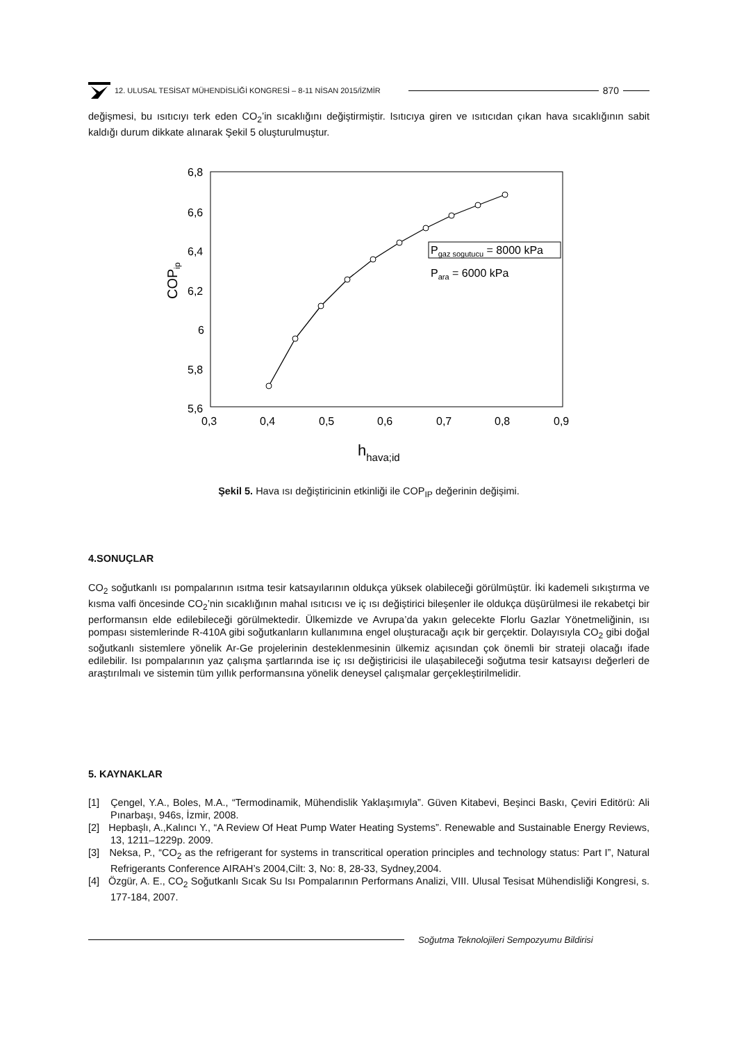12. ULUSAL TESİSAT MÜHENDİSLİĞİ KONGRESİ – 8-11 NİSAN 2015/İZMİR 870
değişmesi, bu ısıtıcıyı terk eden CO<sub>2</sub>’in sıcaklığını değiştirmiştir. Isıtıcıya giren ve ısıtıcıdan çıkan hava sıcaklığının sabit kaldığı durum dikkate alınarak Şekil 5 oluşturulmuştur.
6,8
6,6
6,4
6,2
6
5,8
5,6
0,3
0,4
0,5
0,6
0,7
0,8
0,9
COPip
hhava;id
Pgaz sogutucu = 8000 kPa
Para = 6000 kPa
Şekil 5. Hava ısı değiştiricinin etkinliği ile COP<sub>IP</sub> değerinin değişimi.
4.SONUÇLAR
CO<sub>2</sub> soğutkanlı ısı pompalarının ısıtma tesir katsayılarının oldukça yüksek olabileceği görülmüştür. İki kademeli sıkıştırma ve kısma valfi öncesinde CO<sub>2</sub>’nin sıcaklığının mahal ısıtıcısı ve iç ısı değiştirici bileşenler ile oldukça düşürülmesi ile rekabetçi bir performansın elde edilebileceği görülmektedir. Ülkemizde ve Avrupa’da yakın gelecekte Florlu Gazlar Yönetmeliğinin, ısı pompası sistemlerinde R-410A gibi soğutkanların kullanımına engel oluşturacağı açık bir gerçektir. Dolayısıyla CO<sub>2</sub> gibi doğal soğutkanlı sistemlere yönelik Ar-Ge projelerinin desteklenmesinin ülkemiz açısından çok önemli bir strateji olacağı ifade edilebilir. Isı pompalarının yaz çalışma şartlarında ise iç ısı değiştiricisi ile ulaşabileceği soğutma tesir katsayısı değerleri de araştırılmalı ve sistemin tüm yıllık performansına yönelik deneysel çalışmalar gerçekleştirilmelidir.
5. KAYNAKLAR
[1] Çengel, Y.A., Boles, M.A., “Termodinamik, Mühendislik Yaklaşımıyla”. Güven Kitabevi, Beşinci Baskı, Çeviri Editörü: Ali Pınarbaşı, 946s, İzmir, 2008.
[2] Hepbaşlı, A.,Kalıncı Y., “A Review Of Heat Pump Water Heating Systems”. Renewable and Sustainable Energy Reviews, 13, 1211–1229p. 2009.
[3] Neksa, P., “CO<sub>2</sub> as the refrigerant for systems in transcritical operation principles and technology status: Part I”, Natural Refrigerants Conference AIRAH’s 2004,Cilt: 3, No: 8, 28-33, Sydney,2004.
[4] Özgür, A. E., CO<sub>2</sub> Soğutkanlı Sıcak Su Isı Pompalarının Performans Analizi, VIII. Ulusal Tesisat Mühendisliği Kongresi, s. 177-184, 2007.
Soğutma Teknolojileri Sempozyumu Bildirisi